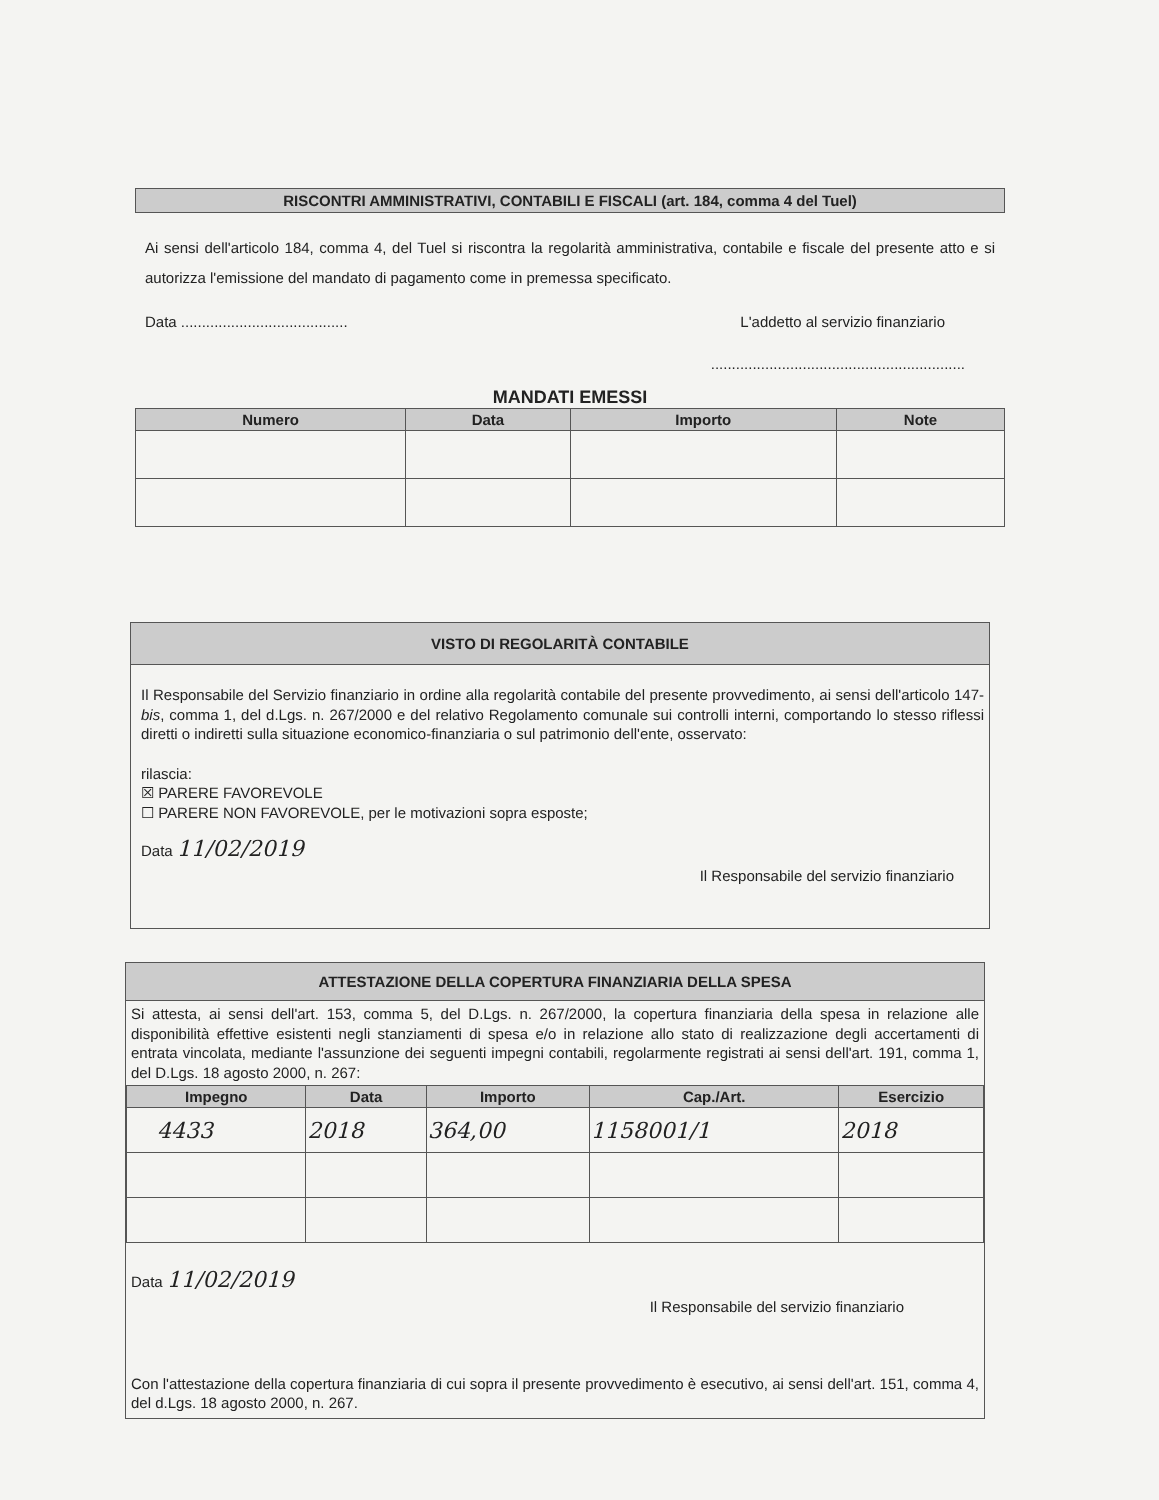RISCONTRI AMMINISTRATIVI, CONTABILI E FISCALI (art. 184, comma 4 del Tuel)
Ai sensi dell'articolo 184, comma 4, del Tuel si riscontra la regolarità amministrativa, contabile e fiscale del presente atto e si autorizza l'emissione del mandato di pagamento come in premessa specificato.
Data ........................................ L'addetto al servizio finanziario
.............................................................
MANDATI EMESSI
| Numero | Data | Importo | Note |
| --- | --- | --- | --- |
VISTO DI REGOLARITÀ CONTABILE
Il Responsabile del Servizio finanziario in ordine alla regolarità contabile del presente provvedimento, ai sensi dell'articolo 147-bis, comma 1, del d.Lgs. n. 267/2000 e del relativo Regolamento comunale sui controlli interni, comportando lo stesso riflessi diretti o indiretti sulla situazione economico-finanziaria o sul patrimonio dell'ente, osservato:
rilascia:
☒ PARERE FAVOREVOLE
☐ PARERE NON FAVOREVOLE, per le motivazioni sopra esposte;
Data 11/02/2019
Il Responsabile del servizio finanziario
ATTESTAZIONE DELLA COPERTURA FINANZIARIA DELLA SPESA
Si attesta, ai sensi dell'art. 153, comma 5, del D.Lgs. n. 267/2000, la copertura finanziaria della spesa in relazione alle disponibilità effettive esistenti negli stanziamenti di spesa e/o in relazione allo stato di realizzazione degli accertamenti di entrata vincolata, mediante l'assunzione dei seguenti impegni contabili, regolarmente registrati ai sensi dell'art. 191, comma 1, del D.Lgs. 18 agosto 2000, n. 267:
| Impegno | Data | Importo | Cap./Art. | Esercizio |
| --- | --- | --- | --- | --- |
| 4433 | 2018 | 364,00 | 1158001/1 | 2018 |
Data 11/02/2019
Il Responsabile del servizio finanziario
Con l'attestazione della copertura finanziaria di cui sopra il presente provvedimento è esecutivo, ai sensi dell'art. 151, comma 4, del d.Lgs. 18 agosto 2000, n. 267.